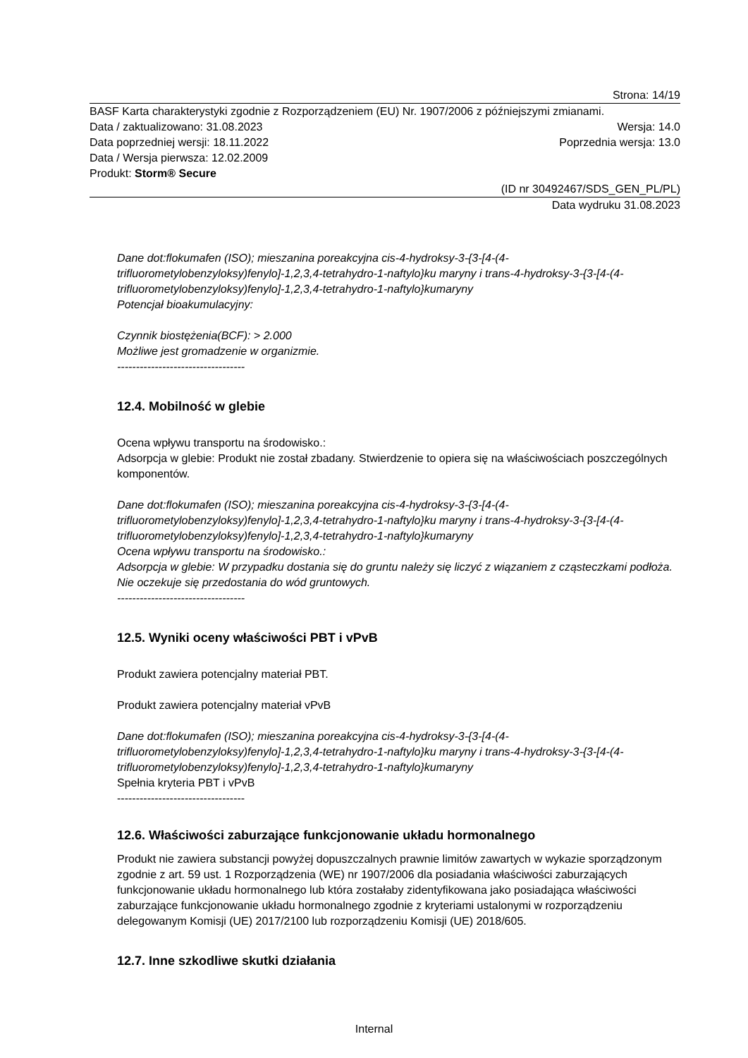Strona: 14/19
BASF Karta charakterystyki zgodnie z Rozporządzeniem (EU) Nr. 1907/2006 z późniejszymi zmianami.
Data / zaktualizowano: 31.08.2023 Wersja: 14.0
Data poprzedniej wersji: 18.11.2022 Poprzednia wersja: 13.0
Data / Wersja pierwsza: 12.02.2009
Produkt: Storm® Secure
(ID nr 30492467/SDS_GEN_PL/PL)
Data wydruku 31.08.2023
Dane dot:flokumafen (ISO); mieszanina poreakcyjna cis-4-hydroksy-3-{3-[4-(4-trifluorometylobenzyloksy)fenylo]-1,2,3,4-tetrahydro-1-naftylo}ku maryny i trans-4-hydroksy-3-{3-[4-(4-trifluorometylobenzyloksy)fenylo]-1,2,3,4-tetrahydro-1-naftylo}kumaryny
Potencjał bioakumulacyjny:
Czynnik biostężenia(BCF): > 2.000
Możliwe jest gromadzenie w organizmie.
----------------------------------
12.4. Mobilność w glebie
Ocena wpływu transportu na środowisko.:
Adsorpcja w glebie: Produkt nie został zbadany. Stwierdzenie to opiera się na właściwościach poszczególnych komponentów.
Dane dot:flokumafen (ISO); mieszanina poreakcyjna cis-4-hydroksy-3-{3-[4-(4-trifluorometylobenzyloksy)fenylo]-1,2,3,4-tetrahydro-1-naftylo}ku maryny i trans-4-hydroksy-3-{3-[4-(4-trifluorometylobenzyloksy)fenylo]-1,2,3,4-tetrahydro-1-naftylo}kumaryny
Ocena wpływu transportu na środowisko.:
Adsorpcja w glebie: W przypadku dostania się do gruntu należy się liczyć z wiązaniem z cząsteczkami podłoża. Nie oczekuje się przedostania do wód gruntowych.
----------------------------------
12.5. Wyniki oceny właściwości PBT i vPvB
Produkt zawiera potencjalny materiał PBT.
Produkt zawiera potencjalny materiał vPvB
Dane dot:flokumafen (ISO); mieszanina poreakcyjna cis-4-hydroksy-3-{3-[4-(4-trifluorometylobenzyloksy)fenylo]-1,2,3,4-tetrahydro-1-naftylo}ku maryny i trans-4-hydroksy-3-{3-[4-(4-trifluorometylobenzyloksy)fenylo]-1,2,3,4-tetrahydro-1-naftylo}kumaryny
Spełnia kryteria PBT i vPvB
----------------------------------
12.6. Właściwości zaburzające funkcjonowanie układu hormonalnego
Produkt nie zawiera substancji powyżej dopuszczalnych prawnie limitów zawartych w wykazie sporządzonym zgodnie z art. 59 ust. 1 Rozporządzenia (WE) nr 1907/2006 dla posiadania właściwości zaburzających funkcjonowanie układu hormonalnego lub która zostałaby zidentyfikowana jako posiadająca właściwości zaburzające funkcjonowanie układu hormonalnego zgodnie z kryteriami ustalonymi w rozporządzeniu delegowanym Komisji (UE) 2017/2100 lub rozporządzeniu Komisji (UE) 2018/605.
12.7. Inne szkodliwe skutki działania
Internal